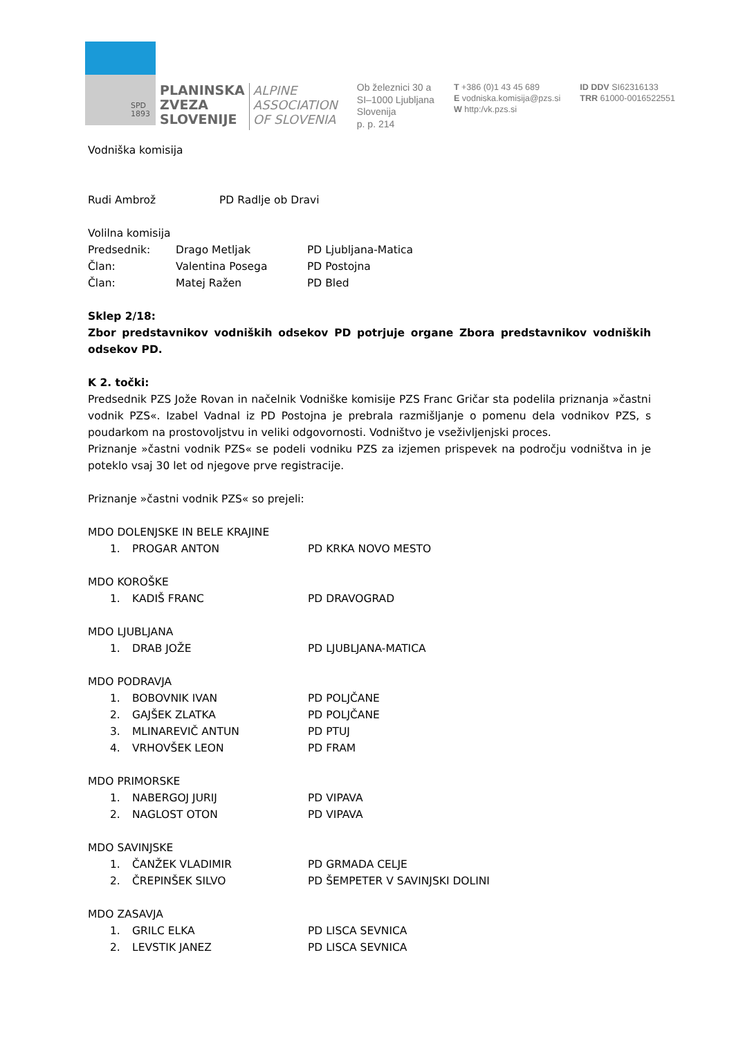SPD
1893
PLANINSKA
ZVEZA
SLOVENIJE
ALPINE
ASSOCIATION
OF SLOVENIA
Ob železnici 30 a
SI–1000 Ljubljana
Slovenija
p. p. 214
T +386 (0)1 43 45 689
E vodniska.komisija@pzs.si
W http:/vk.pzs.si
ID DDV SI62316133
TRR 61000-0016522551
Vodniška komisija
Rudi Ambrož PD Radlje ob Dravi
Volilna komisija
Predsednik: Drago Metljak PD Ljubljana-Matica
Član: Valentina Posega PD Postojna
Član: Matej Ražen PD Bled
Sklep 2/18:
Zbor predstavnikov vodniških odsekov PD potrjuje organe Zbora predstavnikov vodniških odsekov PD.
K 2. točki:
Predsednik PZS Jože Rovan in načelnik Vodniške komisije PZS Franc Gričar sta podelila priznanja »častni vodnik PZS«. Izabel Vadnal iz PD Postojna je prebrala razmišljanje o pomenu dela vodnikov PZS, s poudarkom na prostovoljstvu in veliki odgovornosti. Vodništvo je vseživljenjski proces.
Priznanje »častni vodnik PZS« se podeli vodniku PZS za izjemen prispevek na področju vodništva in je poteklo vsaj 30 let od njegove prve registracije.
Priznanje »častni vodnik PZS« so prejeli:
MDO DOLENJSKE IN BELE KRAJINE
1. PROGAR ANTON PD KRKA NOVO MESTO
MDO KOROŠKE
1. KADIŠ FRANC PD DRAVOGRAD
MDO LJUBLJANA
1. DRAB JOŽE PD LJUBLJANA-MATICA
MDO PODRAVJA
1. BOBOVNIK IVAN PD POLJČANE
2. GAJŠEK ZLATKA PD POLJČANE
3. MLINAREVIČ ANTUN PD PTUJ
4. VRHOVŠEK LEON PD FRAM
MDO PRIMORSKE
1. NABERGOJ JURIJ PD VIPAVA
2. NAGLOST OTON PD VIPAVA
MDO SAVINJSKE
1. ČANŽEK VLADIMIR PD GRMADA CELJE
2. ČREPINŠEK SILVO PD ŠEMPETER V SAVINJSKI DOLINI
MDO ZASAVJA
1. GRILC ELKA PD LISCA SEVNICA
2. LEVSTIK JANEZ PD LISCA SEVNICA